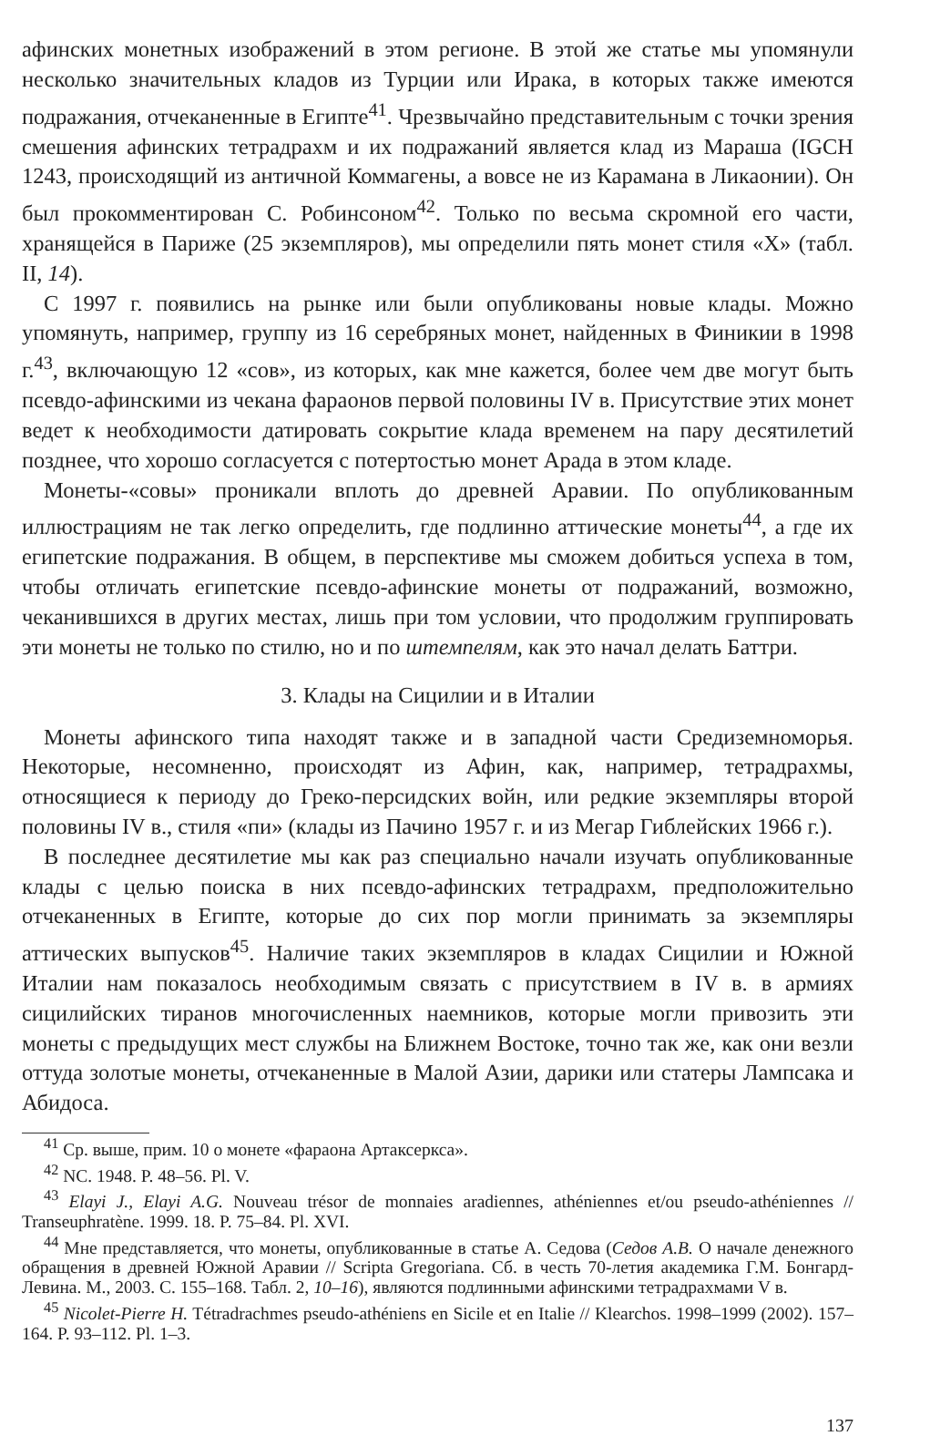афинских монетных изображений в этом регионе. В этой же статье мы упомянули несколько значительных кладов из Турции или Ирака, в которых также имеются подражания, отчеканенные в Египте<sup>41</sup>. Чрезвычайно представительным с точки зрения смешения афинских тетрадрахм и их подражаний является клад из Мараша (IGCH 1243, происходящий из античной Коммагены, а вовсе не из Карамана в Ликаонии). Он был прокомментирован С. Робинсоном<sup>42</sup>. Только по весьма скромной его части, хранящейся в Париже (25 экземпляров), мы определили пять монет стиля «X» (табл. II, 14).
С 1997 г. появились на рынке или были опубликованы новые клады. Можно упомянуть, например, группу из 16 серебряных монет, найденных в Финикии в 1998 г.<sup>43</sup>, включающую 12 «сов», из которых, как мне кажется, более чем две могут быть псевдо-афинскими из чекана фараонов первой половины IV в. Присутствие этих монет ведет к необходимости датировать сокрытие клада временем на пару десятилетий позднее, что хорошо согласуется с потертостью монет Арада в этом кладе.
Монеты-«совы» проникали вплоть до древней Аравии. По опубликованным иллюстрациям не так легко определить, где подлинно аттические монеты<sup>44</sup>, а где их египетские подражания. В общем, в перспективе мы сможем добиться успеха в том, чтобы отличать египетские псевдо-афинские монеты от подражаний, возможно, чеканившихся в других местах, лишь при том условии, что продолжим группировать эти монеты не только по стилю, но и по штемпелям, как это начал делать Баттри.
3. Клады на Сицилии и в Италии
Монеты афинского типа находят также и в западной части Средиземноморья. Некоторые, несомненно, происходят из Афин, как, например, тетрадрахмы, относящиеся к периоду до Греко-персидских войн, или редкие экземпляры второй половины IV в., стиля «пи» (клады из Пачино 1957 г. и из Мегар Гиблейских 1966 г.).
В последнее десятилетие мы как раз специально начали изучать опубликованные клады с целью поиска в них псевдо-афинских тетрадрахм, предположительно отчеканенных в Египте, которые до сих пор могли принимать за экземпляры аттических выпусков<sup>45</sup>. Наличие таких экземпляров в кладах Сицилии и Южной Италии нам показалось необходимым связать с присутствием в IV в. в армиях сицилийских тиранов многочисленных наемников, которые могли привозить эти монеты с предыдущих мест службы на Ближнем Востоке, точно так же, как они везли оттуда золотые монеты, отчеканенные в Малой Азии, дарики или статеры Лампсака и Абидоса.
<sup>41</sup> Ср. выше, прим. 10 о монете «фараона Артаксеркса».
<sup>42</sup> NC. 1948. P. 48–56. Pl. V.
<sup>43</sup> Elayi J., Elayi A.G. Nouveau trésor de monnaies aradiennes, athéniennes et/ou pseudo-athéniennes // Transeuphratène. 1999. 18. P. 75–84. Pl. XVI.
<sup>44</sup> Мне представляется, что монеты, опубликованные в статье А. Седова (Седов А.В. О начале денежного обращения в древней Южной Аравии // Scripta Gregoriana. Сб. в честь 70-летия академика Г.М. Бонгард-Левина. М., 2003. С. 155–168. Табл. 2, 10–16), являются подлинными афинскими тетрадрахмами V в.
<sup>45</sup> Nicolet-Pierre H. Tétradrachmes pseudo-athéniens en Sicile et en Italie // Klearchos. 1998–1999 (2002). 157–164. P. 93–112. Pl. 1–3.
137